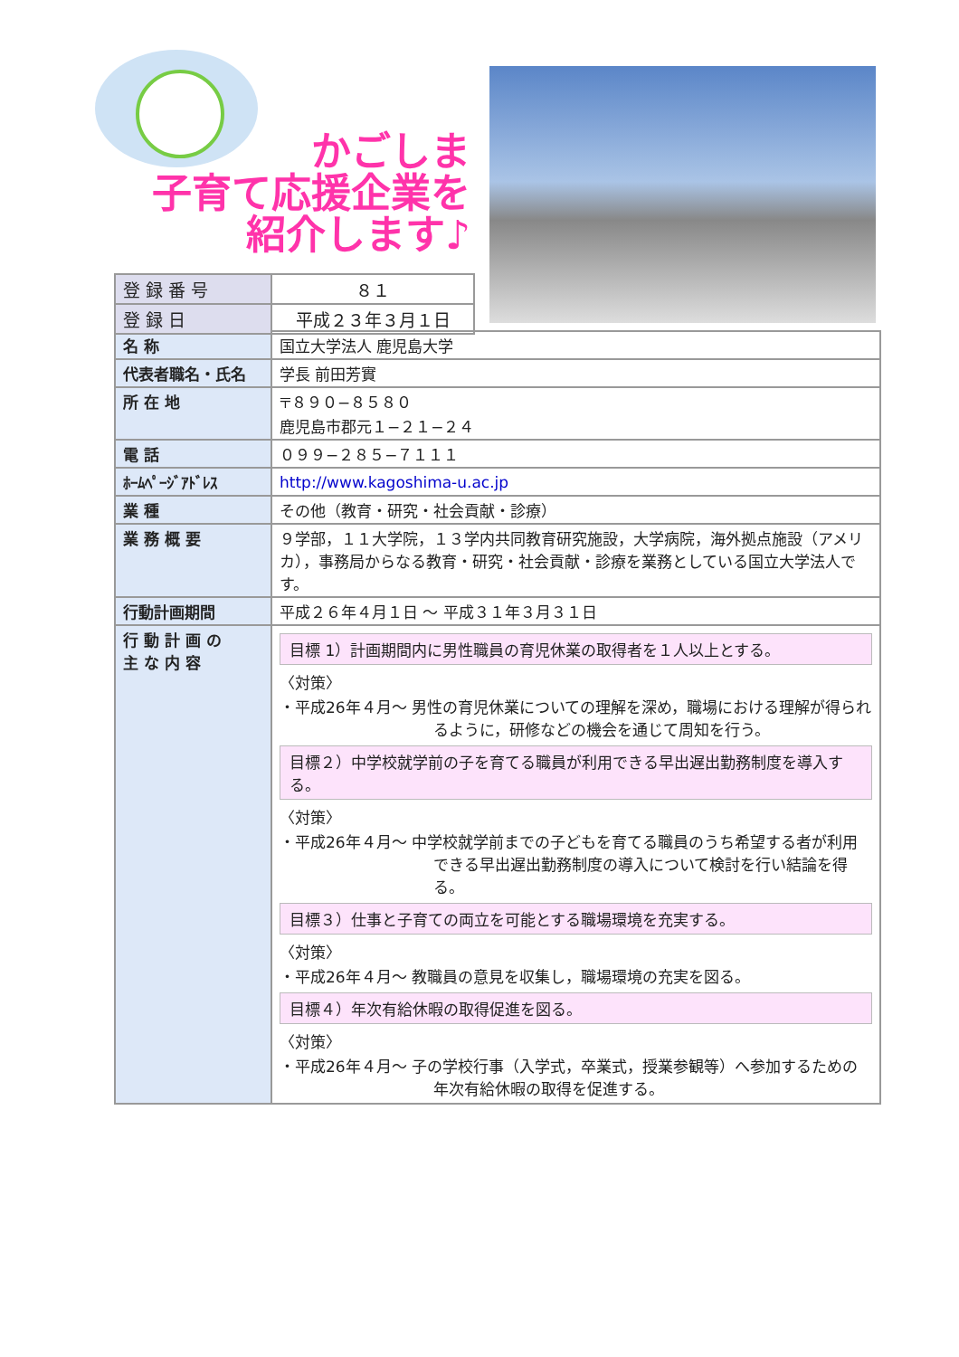かごしま
子育て応援企業を
紹介します♪
| 登 録 番 号 | ８１ |
| 登 録 日 | 平成２３年３月１日 |
| 名 称 | 国立大学法人 鹿児島大学 |
| 代表者職名・氏名 | 学長 前田芳實 |
| 所 在 地 | 〒８９０−８５８０ 鹿児島市郡元１−２１−２４ |
| 電 話 | ０９９−２８５−７１１１ |
| ﾎｰﾑﾍﾟｰｼﾞｱﾄﾞﾚｽ | http://www.kagoshima-u.ac.jp |
| 業 種 | その他（教育・研究・社会貢献・診療） |
| 業 務 概 要 | ９学部，１１大学院，１３学内共同教育研究施設，大学病院，海外拠点施設（アメリカ），事務局からなる教育・研究・社会貢献・診療を業務としている国立大学法人です。 |
| 行動計画期間 | 平成２６年４月１日 〜 平成３１年３月３１日 |
| 行 動 計 画 の 主 な 内 容 | 目標 1）計画期間内に男性職員の育児休業の取得者を１人以上とする。 〈対策〉 ・平成26年４月〜 男性の育児休業についての理解を深め，職場における理解が得られるように，研修などの機会を通じて周知を行う。 目標２）中学校就学前の子を育てる職員が利用できる早出遅出勤務制度を導入する。 〈対策〉 ・平成26年４月〜 中学校就学前までの子どもを育てる職員のうち希望する者が利用できる早出遅出勤務制度の導入について検討を行い結論を得る。 目標３）仕事と子育ての両立を可能とする職場環境を充実する。 〈対策〉 ・平成26年４月〜 教職員の意見を収集し，職場環境の充実を図る。 目標４）年次有給休暇の取得促進を図る。 〈対策〉 ・平成26年４月〜 子の学校行事（入学式，卒業式，授業参観等）へ参加するための年次有給休暇の取得を促進する。 |